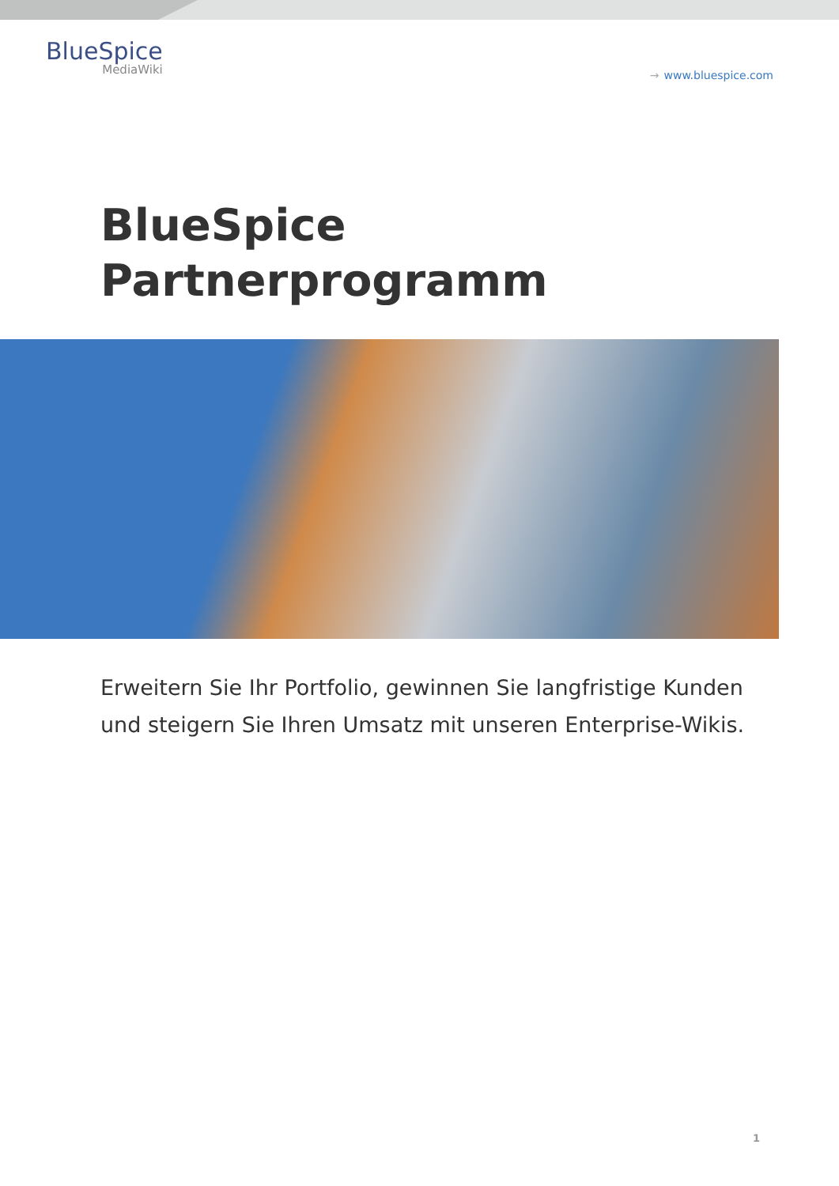BlueSpice
MediaWiki
→ www.bluespice.com
BlueSpice
Partnerprogramm
Erweitern Sie Ihr Portfolio, gewinnen Sie langfristige Kunden und steigern Sie Ihren Umsatz mit unseren Enterprise-Wikis.
1